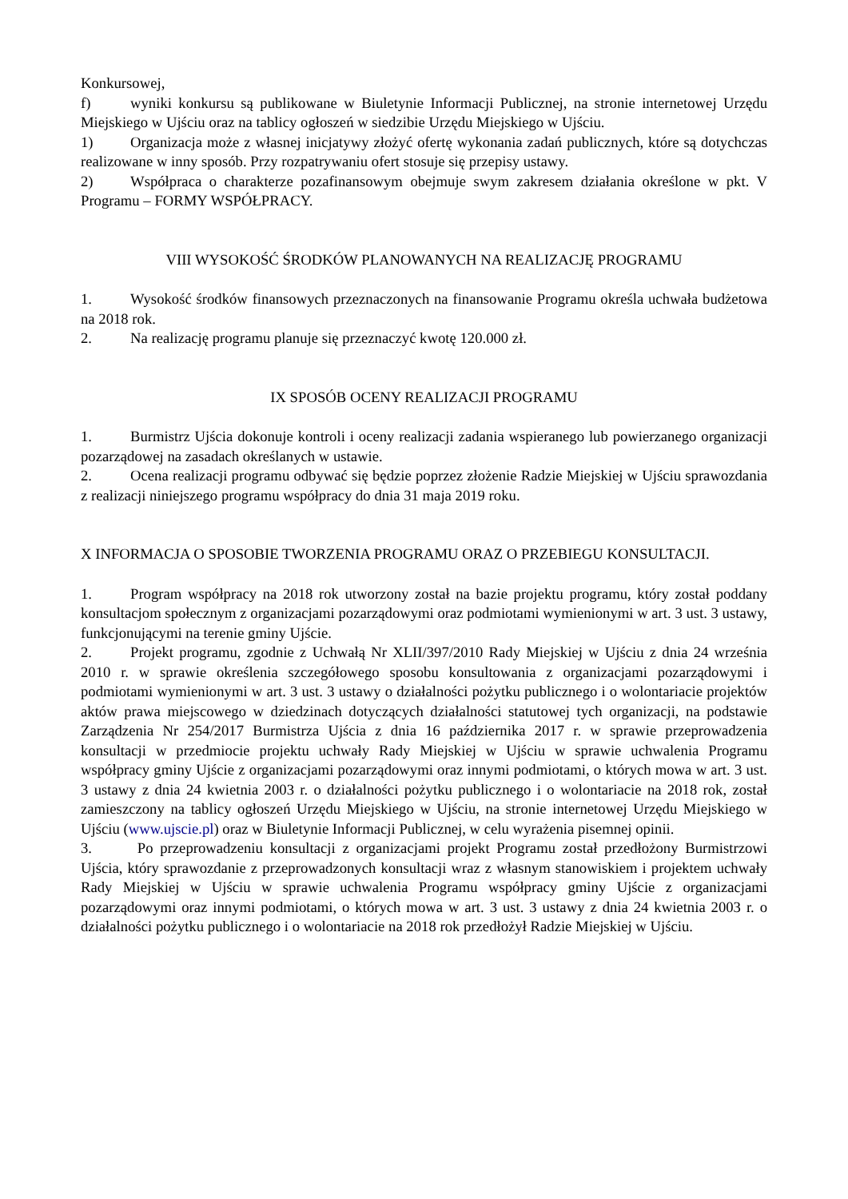Konkursowej,
f) wyniki konkursu są publikowane w Biuletynie Informacji Publicznej, na stronie internetowej Urzędu Miejskiego w Ujściu oraz na tablicy ogłoszeń w siedzibie Urzędu Miejskiego w Ujściu.
1) Organizacja może z własnej inicjatywy złożyć ofertę wykonania zadań publicznych, które są dotychczas realizowane w inny sposób. Przy rozpatrywaniu ofert stosuje się przepisy ustawy.
2) Współpraca o charakterze pozafinansowym obejmuje swym zakresem działania określone w pkt. V Programu – FORMY WSPÓŁPRACY.
VIII WYSOKOŚĆ ŚRODKÓW PLANOWANYCH NA REALIZACJĘ PROGRAMU
1. Wysokość środków finansowych przeznaczonych na finansowanie Programu określa uchwała budżetowa na 2018 rok.
2. Na realizację programu planuje się przeznaczyć kwotę 120.000 zł.
IX SPOSÓB OCENY REALIZACJI PROGRAMU
1. Burmistrz Ujścia dokonuje kontroli i oceny realizacji zadania wspieranego lub powierzanego organizacji pozarządowej na zasadach określanych w ustawie.
2. Ocena realizacji programu odbywać się będzie poprzez złożenie Radzie Miejskiej w Ujściu sprawozdania z realizacji niniejszego programu współpracy do dnia 31 maja 2019 roku.
X INFORMACJA O SPOSOBIE TWORZENIA PROGRAMU ORAZ O PRZEBIEGU KONSULTACJI.
1. Program współpracy na 2018 rok utworzony został na bazie projektu programu, który został poddany konsultacjom społecznym z organizacjami pozarządowymi oraz podmiotami wymienionymi w art. 3 ust. 3 ustawy, funkcjonującymi na terenie gminy Ujście.
2. Projekt programu, zgodnie z Uchwałą Nr XLII/397/2010 Rady Miejskiej w Ujściu z dnia 24 września 2010 r. w sprawie określenia szczegółowego sposobu konsultowania z organizacjami pozarządowymi i podmiotami wymienionymi w art. 3 ust. 3 ustawy o działalności pożytku publicznego i o wolontariacie projektów aktów prawa miejscowego w dziedzinach dotyczących działalności statutowej tych organizacji, na podstawie Zarządzenia Nr 254/2017 Burmistrza Ujścia z dnia 16 października 2017 r. w sprawie przeprowadzenia konsultacji w przedmiocie projektu uchwały Rady Miejskiej w Ujściu w sprawie uchwalenia Programu współpracy gminy Ujście z organizacjami pozarządowymi oraz innymi podmiotami, o których mowa w art. 3 ust. 3 ustawy z dnia 24 kwietnia 2003 r. o działalności pożytku publicznego i o wolontariacie na 2018 rok, został zamieszczony na tablicy ogłoszeń Urzędu Miejskiego w Ujściu, na stronie internetowej Urzędu Miejskiego w Ujściu (www.ujscie.pl) oraz w Biuletynie Informacji Publicznej, w celu wyrażenia pisemnej opinii.
3. Po przeprowadzeniu konsultacji z organizacjami projekt Programu został przedłożony Burmistrzowi Ujścia, który sprawozdanie z przeprowadzonych konsultacji wraz z własnym stanowiskiem i projektem uchwały Rady Miejskiej w Ujściu w sprawie uchwalenia Programu współpracy gminy Ujście z organizacjami pozarządowymi oraz innymi podmiotami, o których mowa w art. 3 ust. 3 ustawy z dnia 24 kwietnia 2003 r. o działalności pożytku publicznego i o wolontariacie na 2018 rok przedłożył Radzie Miejskiej w Ujściu.